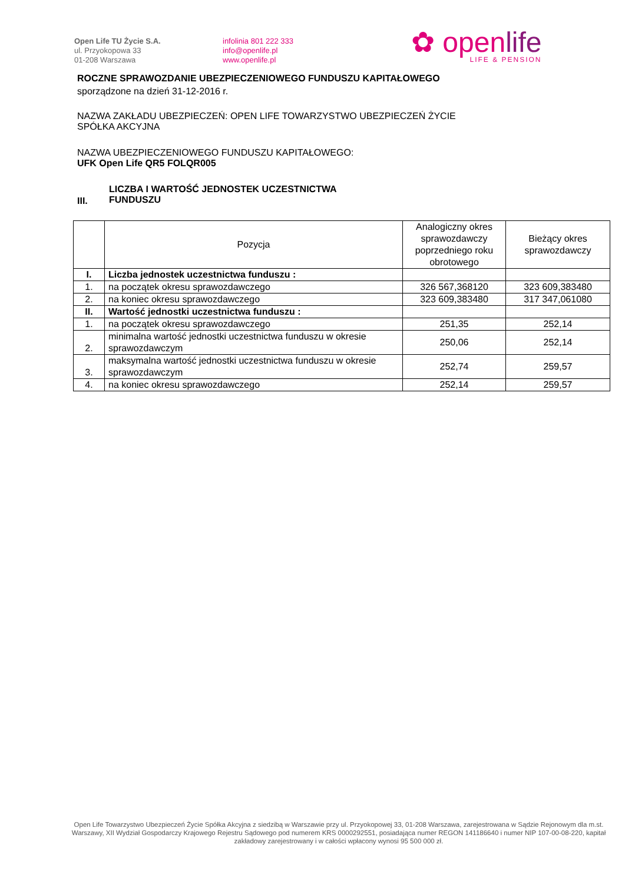Open Life TU Życie S.A.
ul. Przyokopowa 33
01-208 Warszawa
infolinia 801 222 333
info@openlife.pl
www.openlife.pl
✿ openlife
LIFE & PENSION
ROCZNE SPRAWOZDANIE UBEZPIECZENIOWEGO FUNDUSZU KAPITAŁOWEGO
sporządzone na dzień 31-12-2016 r.
NAZWA ZAKŁADU UBEZPIECZEŃ: OPEN LIFE TOWARZYSTWO UBEZPIECZEŃ ŻYCIE
SPÓŁKA AKCYJNA
NAZWA UBEZPIECZENIOWEGO FUNDUSZU KAPITAŁOWEGO:
UFK Open Life QR5 FOLQR005
III.
LICZBA I WARTOŚĆ JEDNOSTEK UCZESTNICTWA
FUNDUSZU
| | Pozycja | Analogiczny okres sprawozdawczy poprzedniego roku obrotowego | Bieżący okres sprawozdawczy |
| --- | --- | --- | --- |
| I. | Liczba jednostek uczestnictwa funduszu : | | |
| 1. | na początek okresu sprawozdawczego | 326 567,368120 | 323 609,383480 |
| 2. | na koniec okresu sprawozdawczego | 323 609,383480 | 317 347,061080 |
| II. | Wartość jednostki uczestnictwa funduszu : | | |
| 1. | na początek okresu sprawozdawczego | 251,35 | 252,14 |
| 2. | minimalna wartość jednostki uczestnictwa funduszu w okresie sprawozdawczym | 250,06 | 252,14 |
| 3. | maksymalna wartość jednostki uczestnictwa funduszu w okresie sprawozdawczym | 252,74 | 259,57 |
| 4. | na koniec okresu sprawozdawczego | 252,14 | 259,57 |
Open Life Towarzystwo Ubezpieczeń Życie Spółka Akcyjna z siedzibą w Warszawie przy ul. Przyokopowej 33, 01-208 Warszawa, zarejestrowana w Sądzie Rejonowym dla m.st. Warszawy, XII Wydział Gospodarczy Krajowego Rejestru Sądowego pod numerem KRS 0000292551, posiadająca numer REGON 141186640 i numer NIP 107-00-08-220, kapitał zakładowy zarejestrowany i w całości wpłacony wynosi 95 500 000 zł.